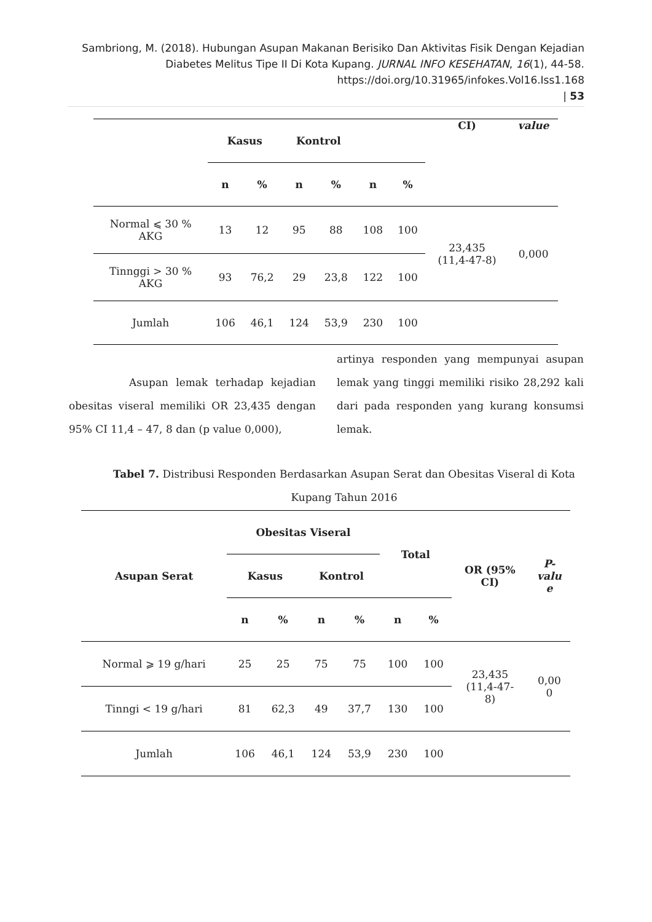Sambriong, M. (2018). Hubungan Asupan Makanan Berisiko Dan Aktivitas Fisik Dengan Kejadian Diabetes Melitus Tipe II Di Kota Kupang. JURNAL INFO KESEHATAN, 16(1), 44-58. https://doi.org/10.31965/infokes.Vol16.Iss1.168
| 53
| | Kasus | | Kontrol | | | | CI) | value |
| --- | --- | --- | --- | --- | --- | --- | --- | --- |
| | n | % | n | % | n | % | | |
| Normal ⩽ 30 % AKG | 13 | 12 | 95 | 88 | 108 | 100 | 23,435 (11,4-47-8) | 0,000 |
| Tinnggi > 30 % AKG | 93 | 76,2 | 29 | 23,8 | 122 | 100 | | |
| Jumlah | 106 | 46,1 | 124 | 53,9 | 230 | 100 | | |
Asupan lemak terhadap kejadian obesitas viseral memiliki OR 23,435 dengan 95% CI 11,4 – 47, 8 dan (p value 0,000),
artinya responden yang mempunyai asupan lemak yang tinggi memiliki risiko 28,292 kali dari pada responden yang kurang konsumsi lemak.
Tabel 7. Distribusi Responden Berdasarkan Asupan Serat dan Obesitas Viseral di Kota Kupang Tahun 2016
| Asupan Serat | Obesitas Viseral | | | | Total | | OR (95% CI) | P- valu e |
| --- | --- | --- | --- | --- | --- | --- | --- | --- |
| | Kasus | | Kontrol | | | | | |
| | n | % | n | % | n | % | | |
| Normal ⩾ 19 g/hari | 25 | 25 | 75 | 75 | 100 | 100 | 23,435 (11,4-47- 8) | 0,00 0 |
| Tinngi < 19 g/hari | 81 | 62,3 | 49 | 37,7 | 130 | 100 | | |
| Jumlah | 106 | 46,1 | 124 | 53,9 | 230 | 100 | | |